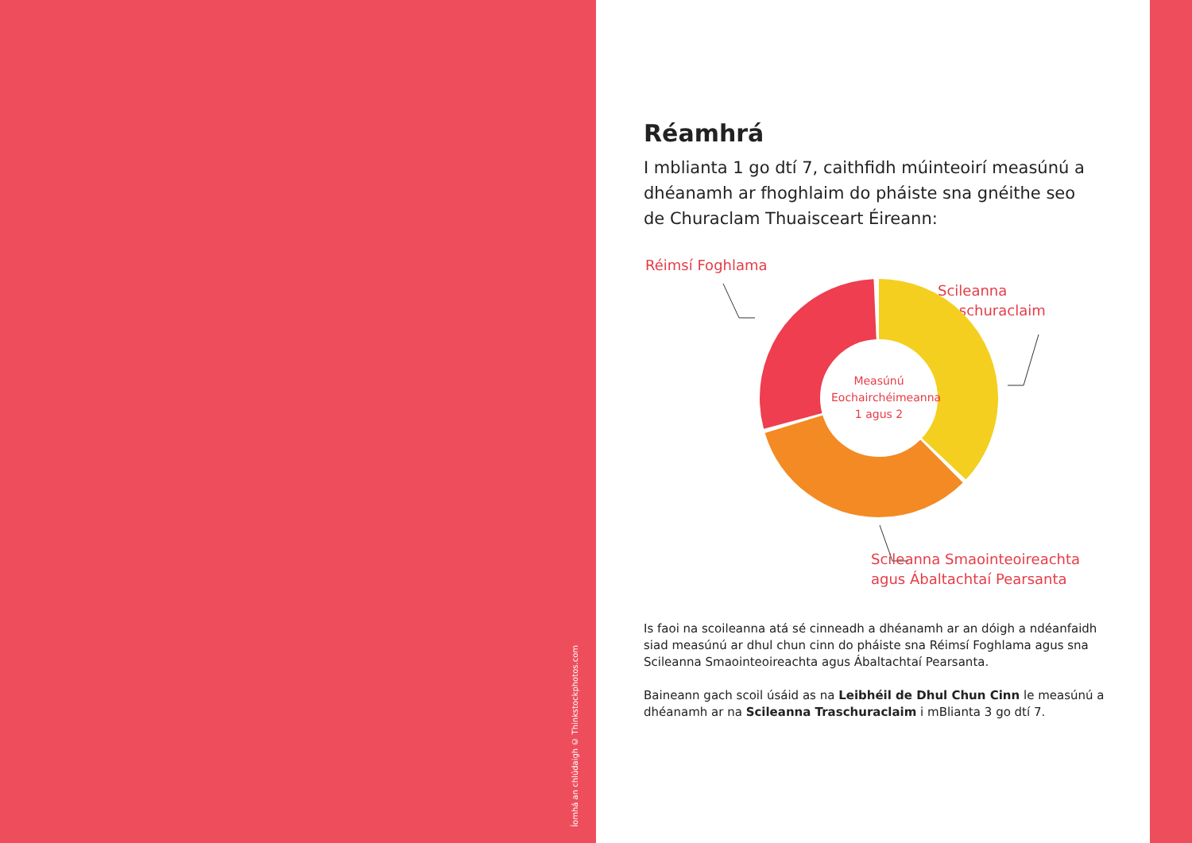Íomhá an chlúdaigh © Thinkstockphotos.com
Réamhrá
I mblianta 1 go dtí 7, caithfidh múinteoirí measúnú a dhéanamh ar fhoghlaim do pháiste sna gnéithe seo de Churaclam Thuaisceart Éireann:
Réimsí Foghlama
Scileanna
Traschuraclaim
Measúnú Eochairchéimeanna 1 agus 2
Scileanna Smaointeoireachta
agus Ábaltachtaí Pearsanta
Is faoi na scoileanna atá sé cinneadh a dhéanamh ar an dóigh a ndéanfaidh siad measúnú ar dhul chun cinn do pháiste sna Réimsí Foghlama agus sna Scileanna Smaointeoireachta agus Ábaltachtaí Pearsanta.
Baineann gach scoil úsáid as na Leibhéil de Dhul Chun Cinn le measúnú a dhéanamh ar na Scileanna Traschuraclaim i mBlianta 3 go dtí 7.